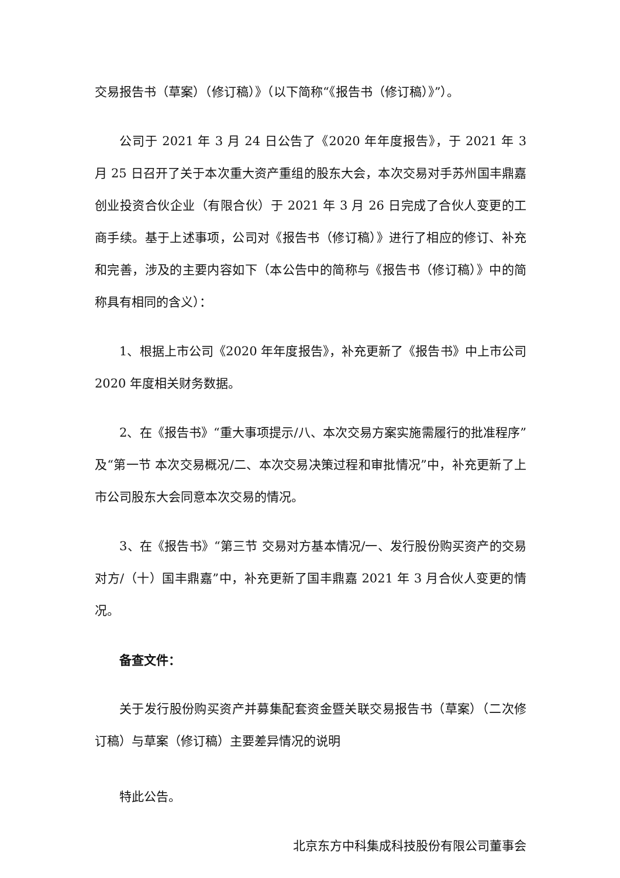交易报告书（草案）（修订稿）》（以下简称“《报告书（修订稿）》”）。
公司于 2021 年 3 月 24 日公告了《2020 年年度报告》，于 2021 年 3 月 25 日召开了关于本次重大资产重组的股东大会，本次交易对手苏州国丰鼎嘉创业投资合伙企业（有限合伙）于 2021 年 3 月 26 日完成了合伙人变更的工商手续。基于上述事项，公司对《报告书（修订稿）》进行了相应的修订、补充和完善，涉及的主要内容如下（本公告中的简称与《报告书（修订稿）》中的简称具有相同的含义）：
1、根据上市公司《2020 年年度报告》，补充更新了《报告书》中上市公司 2020 年度相关财务数据。
2、在《报告书》“重大事项提示/八、本次交易方案实施需履行的批准程序”及“第一节 本次交易概况/二、本次交易决策过程和审批情况”中，补充更新了上市公司股东大会同意本次交易的情况。
3、在《报告书》“第三节 交易对方基本情况/一、发行股份购买资产的交易对方/（十）国丰鼎嘉”中，补充更新了国丰鼎嘉 2021 年 3 月合伙人变更的情况。
备查文件：
关于发行股份购买资产并募集配套资金暨关联交易报告书（草案）（二次修订稿）与草案（修订稿）主要差异情况的说明
特此公告。
北京东方中科集成科技股份有限公司董事会